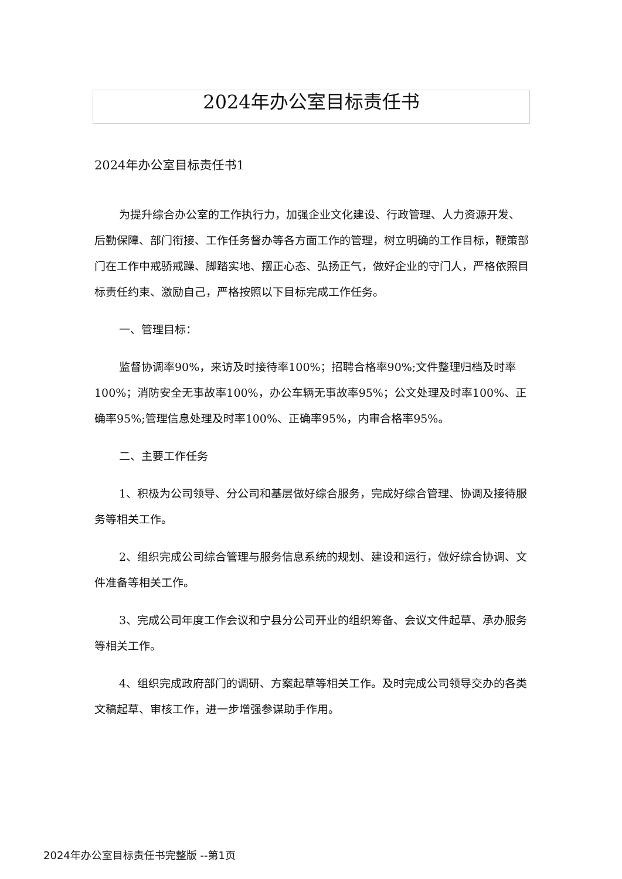2024年办公室目标责任书
2024年办公室目标责任书1
为提升综合办公室的工作执行力，加强企业文化建设、行政管理、人力资源开发、后勤保障、部门衔接、工作任务督办等各方面工作的管理，树立明确的工作目标，鞭策部门在工作中戒骄戒躁、脚踏实地、摆正心态、弘扬正气，做好企业的守门人，严格依照目标责任约束、激励自己，严格按照以下目标完成工作任务。
一、管理目标：
监督协调率90%，来访及时接待率100%；招聘合格率90%;文件整理归档及时率100%；消防安全无事故率100%，办公车辆无事故率95%；公文处理及时率100%、正确率95%;管理信息处理及时率100%、正确率95%，内审合格率95%。
二、主要工作任务
1、积极为公司领导、分公司和基层做好综合服务，完成好综合管理、协调及接待服务等相关工作。
2、组织完成公司综合管理与服务信息系统的规划、建设和运行，做好综合协调、文件准备等相关工作。
3、完成公司年度工作会议和宁县分公司开业的组织筹备、会议文件起草、承办服务等相关工作。
4、组织完成政府部门的调研、方案起草等相关工作。及时完成公司领导交办的各类文稿起草、审核工作，进一步增强参谋助手作用。
2024年办公室目标责任书完整版 --第1页